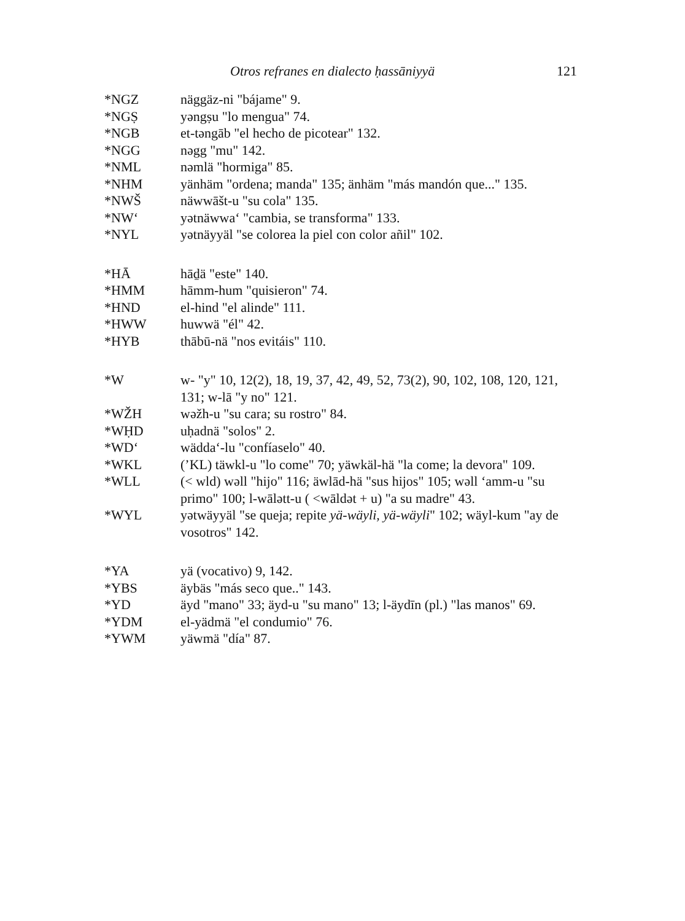Otros refranes en dialecto ḥassāniyyä 121
*NGZ näggäz-ni "bájame" 9.
*NGṢ yəngṣu "lo mengua" 74.
*NGB et-təngāb "el hecho de picotear" 132.
*NGG nəgg "mu" 142.
*NML nəmlä "hormiga" 85.
*NHM yänhäm "ordena; manda" 135; änhäm "más mandón que..." 135.
*NWŠ näwwāšt-u "su cola" 135.
*NW‘ yətnäwwa‘ "cambia, se transforma" 133.
*NYL yətnäyyäl "se colorea la piel con color añil" 102.
*HĀ hāḏä "este" 140.
*HMM hāmm-hum "quisieron" 74.
*HND el-hind "el alinde" 111.
*HWW huwwä "él" 42.
*HYB thābū-nä "nos evitáis" 110.
*W w- "y" 10, 12(2), 18, 19, 37, 42, 49, 52, 73(2), 90, 102, 108, 120, 121, 131; w-lā "y no" 121.
*WŽH wəžh-u "su cara; su rostro" 84.
*WḤD uḥadnä "solos" 2.
*WD‘ wädda‘-lu "confíaselo" 40.
*WKL (ʼKL) täwkl-u "lo come" 70; yäwkäl-hä "la come; la devora" 109.
*WLL (< wld) wəll "hijo" 116; äwlād-hä "sus hijos" 105; wəll ‘amm-u "su primo" 100; l-wālətt-u ( <wāldət + u) "a su madre" 43.
*WYL yətwäyyäl "se queja; repite yä-wäyli, yä-wäyli" 102; wäyl-kum "ay de vosotros" 142.
*YA yä (vocativo) 9, 142.
*YBS äybäs "más seco que.." 143.
*YD äyd "mano" 33; äyd-u "su mano" 13; l-äydīn (pl.) "las manos" 69.
*YDM el-yädmä "el condumio" 76.
*YWM yäwmä "día" 87.